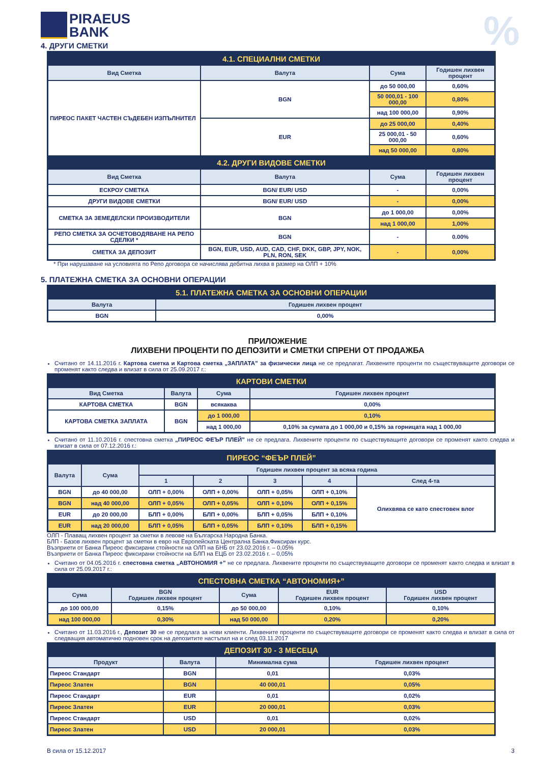PIRAEUS
BANK
%
4. ДРУГИ СМЕТКИ
| 4.1. СПЕЦИАЛНИ СМЕТКИ | | | |
| Вид Сметка | Валута | Сума | Годишен лихвен процент |
| ПИРЕОС ПАКЕТ ЧАСТЕН СЪДЕБЕН ИЗПЪЛНИТЕЛ | BGN | до 50 000,00 | 0,60% |
| | | 50 000,01 - 100 000,00 | 0,80% |
| | | над 100 000,00 | 0,90% |
| | EUR | до 25 000,00 | 0,40% |
| | | 25 000,01 - 50 000,00 | 0,60% |
| | | над 50 000,00 | 0,80% |
| 4.2. ДРУГИ ВИДОВЕ СМЕТКИ | | | |
| Вид Сметка | Валута | Сума | Годишен лихвен процент |
| ЕСКРОУ СМЕТКА | BGN/ EUR/ USD | - | 0,00% |
| ДРУГИ ВИДОВЕ СМЕТКИ | BGN/ EUR/ USD | - | 0,00% |
| СМЕТКА ЗА ЗЕМЕДЕЛСКИ ПРОИЗВОДИТЕЛИ | BGN | до 1 000,00 | 0,00% |
| | | над 1 000,00 | 1,00% |
| РЕПО СМЕТКА ЗА ОСЧЕТОВОДЯВАНЕ НА РЕПО СДЕЛКИ * | BGN | - | 0.00% |
| СМЕТКА ЗА ДЕПОЗИТ | BGN, EUR, USD, AUD, CAD, CHF, DKK, GBP, JPY, NOK, PLN, RON, SEK | - | 0,00% |
* При нарушаване на условията по Репо договора се начислява дебитна лихва в размер на ОЛП + 10%
5. ПЛАТЕЖНА СМЕТКА ЗА ОСНОВНИ ОПЕРАЦИИ
| 5.1. ПЛАТЕЖНА СМЕТКА ЗА ОСНОВНИ ОПЕРАЦИИ | |
| Валута | Годишен лихвен процент |
| BGN | 0,00% |
ПРИЛОЖЕНИЕ
ЛИХВЕНИ ПРОЦЕНТИ ПО ДЕПОЗИТИ и СМЕТКИ СПРЕНИ ОТ ПРОДАЖБА
Считано от 14.11.2016 г. Картова сметка и Картова сметка „ЗАПЛАТА” за физически лица не се предлагат. Лихвените проценти по съществуващите договори се променят както следва и влизат в сила от 25.09.2017 г.:
| КАРТОВИ СМЕТКИ | | | |
| Вид Сметка | Валута | Сума | Годишен лихвен процент |
| КАРТОВА СМЕТКА | BGN | всякаква | 0,00% |
| КАРТОВА СМЕТКА ЗАПЛАТА | BGN | до 1 000,00 | 0,10% |
| | | над 1 000,00 | 0,10% за сумата до 1 000,00 и 0,15% за горницата над 1 000,00 |
Считано от 11.10.2016 г. спестовна сметка „ПИРЕОС ФЕЪР ПЛЕЙ” не се предлага. Лихвените проценти по съществуващите договори се променят както следва и влизат в сила от 07.12.2016 г.:
| ПИРЕОС “ФЕЪР ПЛЕЙ” | | | | | | |
| Валута | Сума | Годишен лихвен процент за всяка година | | | | |
| | | 1 | 2 | 3 | 4 | След 4-та |
| BGN | до 40 000,00 | ОЛП + 0,00% | ОЛП + 0,00% | ОЛП + 0,05% | ОЛП + 0,10% | Олихвява се като спестовен влог |
| BGN | над 40 000,00 | ОЛП + 0,05% | ОЛП + 0,05% | ОЛП + 0,10% | ОЛП + 0,15% | |
| EUR | до 20 000,00 | БЛП + 0,00% | БЛП + 0,00% | БЛП + 0,05% | БЛП + 0,10% | |
| EUR | над 20 000,00 | БЛП + 0,05% | БЛП + 0,05% | БЛП + 0,10% | БЛП + 0,15% | |
ОЛП - Плаващ лихвен процент за сметки в левове на Българска Народна Банка.
БЛП - Базов лихвен процент за сметки в евро на Европейската Централна Банка.Фиксиран курс.
Възприети от Банка Пиреос фиксирани стойности на ОЛП на БНБ от 23.02.2016 г. – 0,05%
Възприети от Банка Пиреос фиксирани стойности на БЛП на ЕЦБ от 23.02.2016 г. – 0,05%
Считано от 04.05.2016 г. спестовна сметка „АВТОНОМИЯ +” не се предлага. Лихвените проценти по съществуващите договори се променят както следва и влизат в сила от 25.09.2017 г.:
| СПЕСТОВНА СМЕТКА “АВТОНОМИЯ+” | | | | |
| Сума | BGN Годишен лихвен процент | Сума | EUR Годишен лихвен процент | USD Годишен лихвен процент |
| до 100 000,00 | 0,15% | до 50 000,00 | 0,10% | 0,10% |
| над 100 000,00 | 0,30% | над 50 000,00 | 0,20% | 0,20% |
Считано от 11.03.2016 г., Депозит 30 не се предлага за нови клиенти. Лихвените проценти по съществуващите договори се променят както следва и влизат в сила от следващия автоматично подновен срок на депозитите настъпил на и след 03.11.2017
| ДЕПОЗИТ 30 - 3 МЕСЕЦА | | | |
| Продукт | Валута | Минимална сума | Годишен лихвен процент |
| Пиреос Стандарт | BGN | 0,01 | 0,03% |
| Пиреос Златен | BGN | 40 000,01 | 0,05% |
| Пиреос Стандарт | EUR | 0,01 | 0,02% |
| Пиреос Златен | EUR | 20 000,01 | 0,03% |
| Пиреос Стандарт | USD | 0,01 | 0,02% |
| Пиреос Златен | USD | 20 000,01 | 0,03% |
В сила от 15.12.2017 3